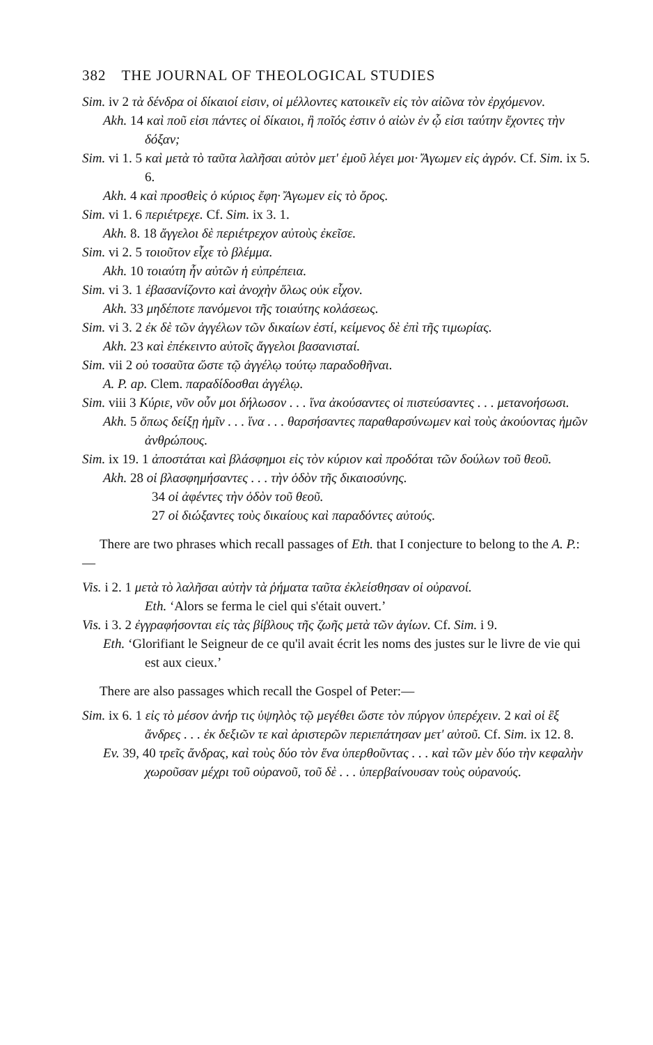382 THE JOURNAL OF THEOLOGICAL STUDIES
Sim. iv 2 τὰ δένδρα οἱ δίκαιοί εἰσιν, οἱ μέλλοντες κατοικεῖν εἰς τὸν αἰῶνα τὸν ἐρχόμενον.
Akh. 14 καὶ ποῦ εἰσι πάντες οἱ δίκαιοι, ἢ ποῖός ἐστιν ὁ αἰὼν ἐν ᾧ εἰσι ταύτην ἔχοντες τὴν δόξαν;
Sim. vi 1. 5 καὶ μετὰ τὸ ταῦτα λαλῆσαι αὐτὸν μετ' ἐμοῦ λέγει μοι· Ἄγωμεν εἰς ἀγρόν. Cf. Sim. ix 5. 6.
Akh. 4 καὶ προσθεὶς ὁ κύριος ἔφη· Ἄγωμεν εἰς τὸ ὄρος.
Sim. vi 1. 6 περιέτρεχε. Cf. Sim. ix 3. 1.
Akh. 8. 18 ἄγγελοι δὲ περιέτρεχον αὐτοὺς ἐκεῖσε.
Sim. vi 2. 5 τοιοῦτον εἶχε τὸ βλέμμα.
Akh. 10 τοιαύτη ἦν αὐτῶν ἡ εὐπρέπεια.
Sim. vi 3. 1 ἐβασανίζοντο καὶ ἀνοχὴν ὅλως οὐκ εἶχον.
Akh. 33 μηδέποτε πανόμενοι τῆς τοιαύτης κολάσεως.
Sim. vi 3. 2 ἐκ δὲ τῶν ἀγγέλων τῶν δικαίων ἐστί, κείμενος δὲ ἐπὶ τῆς τιμωρίας.
Akh. 23 καὶ ἐπέκειντο αὐτοῖς ἄγγελοι βασανισταί.
Sim. vii 2 οὐ τοσαῦτα ὥστε τῷ ἀγγέλῳ τούτῳ παραδοθῆναι.
A. P. ap. Clem. παραδίδοσθαι ἀγγέλῳ.
Sim. viii 3 Κύριε, νῦν οὖν μοι δήλωσον . . . ἵνα ἀκούσαντες οἱ πιστεύσαντες . . . μετανοήσωσι.
Akh. 5 ὅπως δείξῃ ἡμῖν . . . ἵνα . . . θαρσήσαντες παραθαρσύνωμεν καὶ τοὺς ἀκούοντας ἡμῶν ἀνθρώπους.
Sim. ix 19. 1 ἀποστάται καὶ βλάσφημοι εἰς τὸν κύριον καὶ προδόται τῶν δούλων τοῦ θεοῦ.
Akh. 28 οἱ βλασφημήσαντες . . . τὴν ὁδὸν τῆς δικαιοσύνης.
34 οἱ ἀφέντες τὴν ὁδὸν τοῦ θεοῦ.
27 οἱ διώξαντες τοὺς δικαίους καὶ παραδόντες αὐτούς.
There are two phrases which recall passages of Eth. that I conjecture to belong to the A. P.:—
Vis. i 2. 1 μετὰ τὸ λαλῆσαι αὐτὴν τὰ ῥήματα ταῦτα ἐκλείσθησαν οἱ οὐρανοί.
Eth. ‘Alors se ferma le ciel qui s'était ouvert.’
Vis. i 3. 2 ἐγγραφήσονται εἰς τὰς βίβλους τῆς ζωῆς μετὰ τῶν ἁγίων. Cf. Sim. i 9.
Eth. ‘Glorifiant le Seigneur de ce qu'il avait écrit les noms des justes sur le livre de vie qui est aux cieux.’
There are also passages which recall the Gospel of Peter:—
Sim. ix 6. 1 εἰς τὸ μέσον ἀνήρ τις ὑψηλὸς τῷ μεγέθει ὥστε τὸν πύργον ὑπερέχειν. 2 καὶ οἱ ἓξ ἄνδρες . . . ἐκ δεξιῶν τε καὶ ἀριστερῶν περιεπάτησαν μετ' αὐτοῦ. Cf. Sim. ix 12. 8.
Ev. 39, 40 τρεῖς ἄνδρας, καὶ τοὺς δύο τὸν ἕνα ὑπερθοῦντας . . . καὶ τῶν μὲν δύο τὴν κεφαλὴν χωροῦσαν μέχρι τοῦ οὐρανοῦ, τοῦ δὲ . . . ὑπερβαίνουσαν τοὺς οὐρανούς.